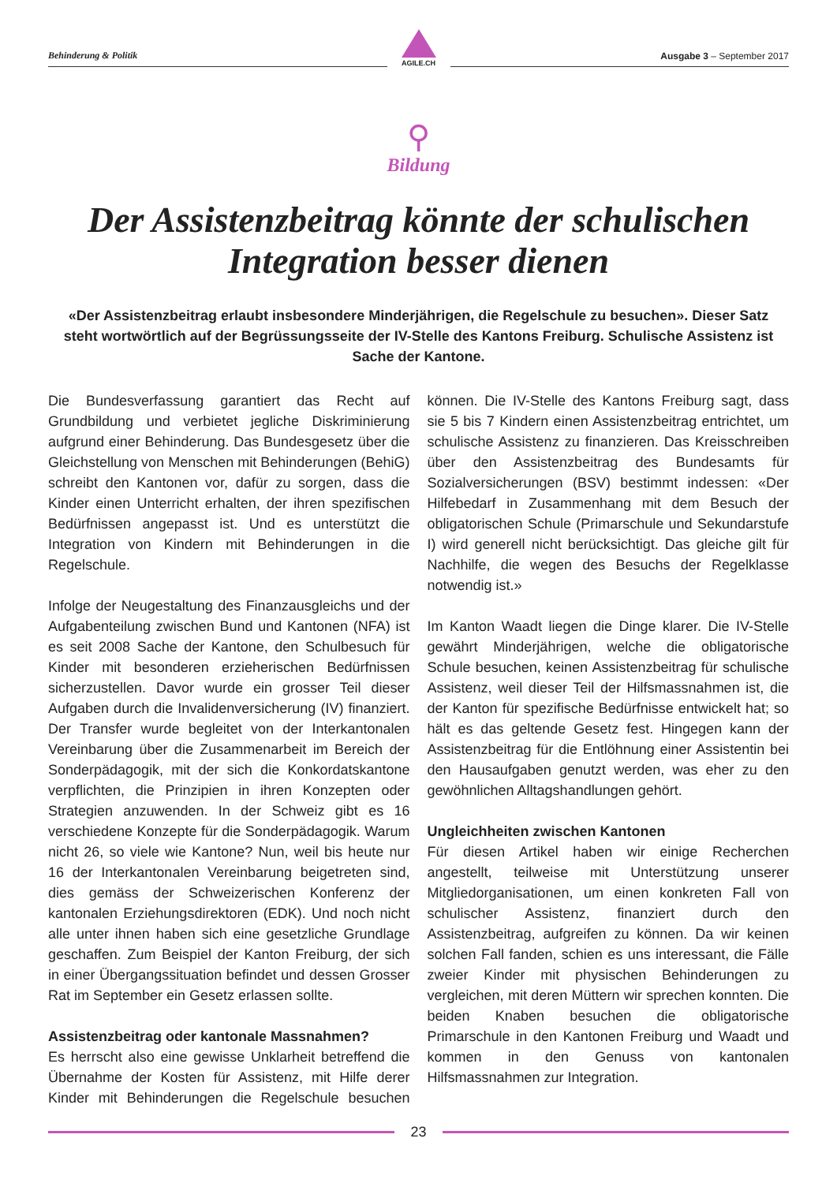Behinderung & Politik
AGILE.CH
Ausgabe 3 – September 2017
⚲
Bildung
Der Assistenzbeitrag könnte der schulischen Integration besser dienen
«Der Assistenzbeitrag erlaubt insbesondere Minderjährigen, die Regelschule zu besuchen». Dieser Satz steht wortwörtlich auf der Begrüssungsseite der IV-Stelle des Kantons Freiburg. Schulische Assistenz ist Sache der Kantone.
Die Bundesverfassung garantiert das Recht auf Grundbildung und verbietet jegliche Diskriminierung aufgrund einer Behinderung. Das Bundesgesetz über die Gleichstellung von Menschen mit Behinderungen (BehiG) schreibt den Kantonen vor, dafür zu sorgen, dass die Kinder einen Unterricht erhalten, der ihren spezifischen Bedürfnissen angepasst ist. Und es unterstützt die Integration von Kindern mit Behinderungen in die Regelschule.
Infolge der Neugestaltung des Finanzausgleichs und der Aufgabenteilung zwischen Bund und Kantonen (NFA) ist es seit 2008 Sache der Kantone, den Schulbesuch für Kinder mit besonderen erzieherischen Bedürfnissen sicherzustellen. Davor wurde ein grosser Teil dieser Aufgaben durch die Invalidenversicherung (IV) finanziert. Der Transfer wurde begleitet von der Interkantonalen Vereinbarung über die Zusammenarbeit im Bereich der Sonderpädagogik, mit der sich die Konkordatskantone verpflichten, die Prinzipien in ihren Konzepten oder Strategien anzuwenden. In der Schweiz gibt es 16 verschiedene Konzepte für die Sonderpädagogik. Warum nicht 26, so viele wie Kantone? Nun, weil bis heute nur 16 der Interkantonalen Vereinbarung beigetreten sind, dies gemäss der Schweizerischen Konferenz der kantonalen Erziehungsdirektoren (EDK). Und noch nicht alle unter ihnen haben sich eine gesetzliche Grundlage geschaffen. Zum Beispiel der Kanton Freiburg, der sich in einer Übergangssituation befindet und dessen Grosser Rat im September ein Gesetz erlassen sollte.
Assistenzbeitrag oder kantonale Massnahmen?
Es herrscht also eine gewisse Unklarheit betreffend die Übernahme der Kosten für Assistenz, mit Hilfe derer Kinder mit Behinderungen die Regelschule besuchen können. Die IV-Stelle des Kantons Freiburg sagt, dass sie 5 bis 7 Kindern einen Assistenzbeitrag entrichtet, um schulische Assistenz zu finanzieren. Das Kreisschreiben über den Assistenzbeitrag des Bundesamts für Sozialversicherungen (BSV) bestimmt indessen: «Der Hilfebedarf in Zusammenhang mit dem Besuch der obligatorischen Schule (Primarschule und Sekundarstufe I) wird generell nicht berücksichtigt. Das gleiche gilt für Nachhilfe, die wegen des Besuchs der Regelklasse notwendig ist.»
Im Kanton Waadt liegen die Dinge klarer. Die IV-Stelle gewährt Minderjährigen, welche die obligatorische Schule besuchen, keinen Assistenzbeitrag für schulische Assistenz, weil dieser Teil der Hilfsmassnahmen ist, die der Kanton für spezifische Bedürfnisse entwickelt hat; so hält es das geltende Gesetz fest. Hingegen kann der Assistenzbeitrag für die Entlöhnung einer Assistentin bei den Hausaufgaben genutzt werden, was eher zu den gewöhnlichen Alltagshandlungen gehört.
Ungleichheiten zwischen Kantonen
Für diesen Artikel haben wir einige Recherchen angestellt, teilweise mit Unterstützung unserer Mitgliedorganisationen, um einen konkreten Fall von schulischer Assistenz, finanziert durch den Assistenzbeitrag, aufgreifen zu können. Da wir keinen solchen Fall fanden, schien es uns interessant, die Fälle zweier Kinder mit physischen Behinderungen zu vergleichen, mit deren Müttern wir sprechen konnten. Die beiden Knaben besuchen die obligatorische Primarschule in den Kantonen Freiburg und Waadt und kommen in den Genuss von kantonalen Hilfsmassnahmen zur Integration.
23